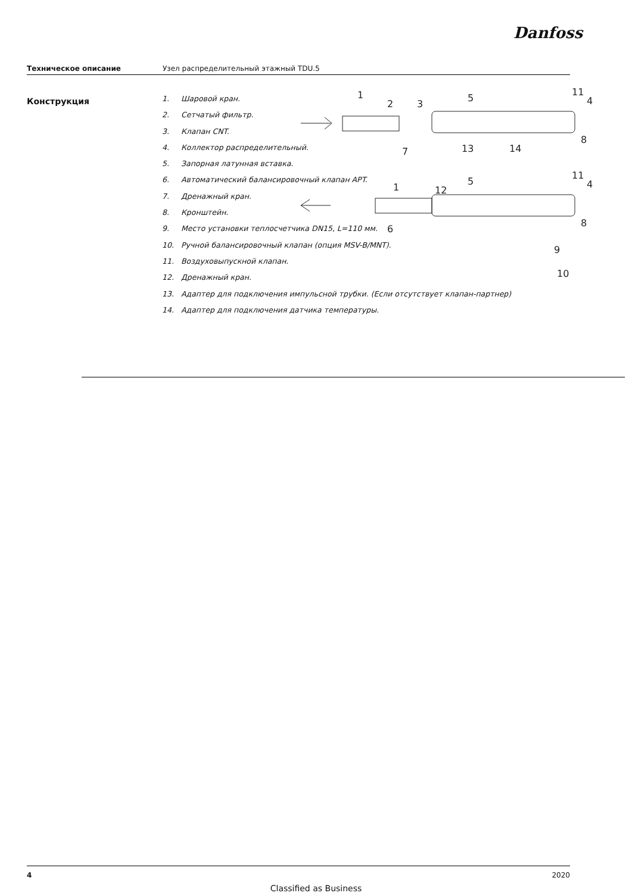Danfoss
Техническое описание Узел распределительный этажный TDU.5
Конструкция
1. Шаровой кран.
2. Сетчатый фильтр.
3. Клапан CNT.
4. Коллектор распределительный.
5. Запорная латунная вставка.
6. Автоматический балансировочный клапан APT.
7. Дренажный кран.
8. Кронштейн.
9. Место установки теплосчетчика DN15, L=110 мм.
10. Ручной балансировочный клапан (опция MSV-B/MNT).
11. Воздуховыпускной клапан.
12. Дренажный кран.
13. Адаптер для подключения импульсной трубки. (Если отсутствует клапан-партнер)
14. Адаптер для подключения датчика температуры.
1
2
3
5
11
4
8
13
14
7
1
12
5
11
4
6
8
9
10
4 2020
Classified as Business